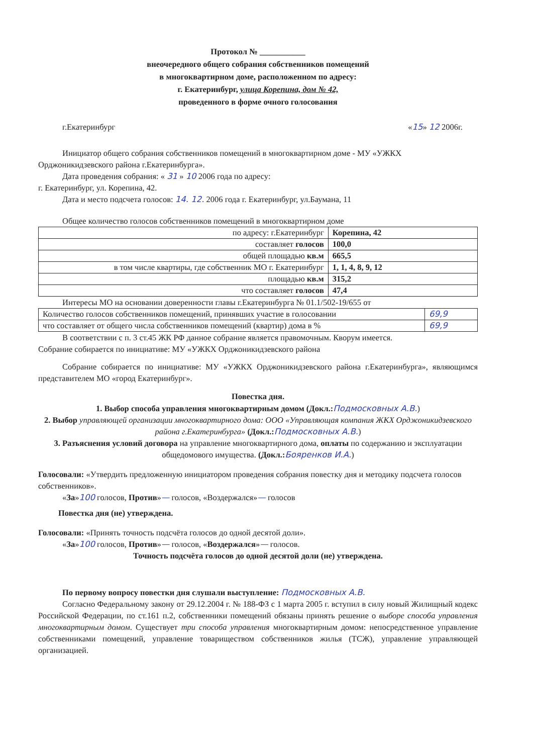Протокол № ___________
внеочередного общего собрания собственников помещений
в многоквартирном доме, расположенном по адресу:
г. Екатеринбург, улица Корепина, дом № 42,
проведенного в форме очного голосования
г.Екатеринбург «15» 12 2006г.
Инициатор общего собрания собственников помещений в многоквартирном доме - МУ «УЖКХ Орджоникидзевского района г.Екатеринбурга».
Дата проведения собрания: « 31 » 10 2006 года по адресу:
г. Екатеринбург, ул. Корепина, 42.
Дата и место подсчета голосов: 14. 12. 2006 года г. Екатеринбург, ул.Баумана, 11
Общее количество голосов собственников помещений в многоквартирном доме
| по адресу: г.Екатеринбург | Корепина, 42 |
| составляет голосов | 100,0 |
| общей площадью кв.м | 665,5 |
| в том числе квартиры, где собственник МО г. Екатеринбург | 1, 1, 4, 8, 9, 12 |
| площадью кв.м | 315,2 |
| что составляет голосов | 47,4 |
Интересы МО на основании доверенности главы г.Екатеринбурга № 01.1/502-19/655 от
| Количество голосов собственников помещений, принявших участие в голосовании | 69,9 |
| что составляет от общего числа собственников помещений (квартир) дома в % | 69,9 |
В соответствии с п. 3 ст.45 ЖК РФ данное собрание является правомочным. Кворум имеется.
Собрание собирается по инициативе: МУ «УЖКХ Орджоникидзевского района
Собрание собирается по инициативе: МУ «УЖКХ Орджоникидзевского района г.Екатеринбурга», являющимся представителем МО «город Екатеринбург».
Повестка дня.
1. Выбор способа управления многоквартирным домом (Докл.: Подмосковных А.В.)
2. Выбор управляющей организации многоквартирного дома: ООО «Управляющая компания ЖКХ Орджоникидзевского района г.Екатеринбурга» (Докл.: Подмосковных А.В.)
3. Разъяснения условий договора на управление многоквартирного дома, оплаты по содержанию и эксплуатации общедомового имущества. (Докл.: Бояренков И.А.)
Голосовали: «Утвердить предложенную инициатором проведения собрания повестку дня и методику подсчета голосов собственников».
«За»100 голосов, Против»— голосов, «Воздержался»— голосов
Повестка дня (не) утверждена.
Голосовали: «Принять точность подсчёта голосов до одной десятой доли».
«За»100 голосов, Против»— голосов, «Воздержался»— голосов.
Точность подсчёта голосов до одной десятой доли (не) утверждена.
По первому вопросу повестки дня слушали выступление: Подмосковных А.В.
Согласно Федеральному закону от 29.12.2004 г. № 188-ФЗ с 1 марта 2005 г. вступил в силу новый Жилищный кодекс Российской Федерации, по ст.161 п.2, собственники помещений обязаны принять решение о выборе способа управления многоквартирным домом. Существует три способа управления многоквартирным домом: непосредственное управление собственниками помещений, управление товариществом собственников жилья (ТСЖ), управление управляющей организацией.